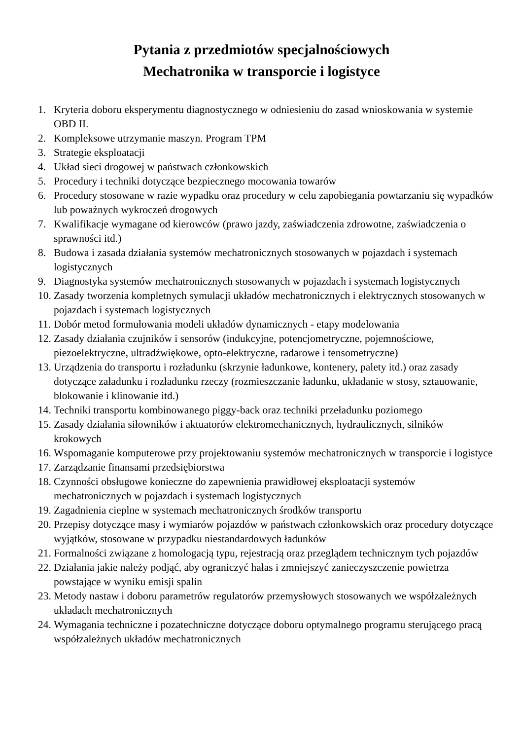Pytania z przedmiotów specjalnościowych
Mechatronika w transporcie i logistyce
1. Kryteria doboru eksperymentu diagnostycznego w odniesieniu do zasad wnioskowania w systemie OBD II.
2. Kompleksowe utrzymanie maszyn. Program TPM
3. Strategie eksploatacji
4. Układ sieci drogowej w państwach członkowskich
5. Procedury i techniki dotyczące bezpiecznego mocowania towarów
6. Procedury stosowane w razie wypadku oraz procedury w celu zapobiegania powtarzaniu się wypadków lub poważnych wykroczeń drogowych
7. Kwalifikacje wymagane od kierowców (prawo jazdy, zaświadczenia zdrowotne, zaświadczenia o sprawności itd.)
8. Budowa i zasada działania systemów mechatronicznych stosowanych w pojazdach i systemach logistycznych
9. Diagnostyka systemów mechatronicznych stosowanych w pojazdach i systemach logistycznych
10. Zasady tworzenia kompletnych symulacji układów mechatronicznych i elektrycznych stosowanych w pojazdach i systemach logistycznych
11. Dobór metod formułowania modeli układów dynamicznych - etapy modelowania
12. Zasady działania czujników i sensorów (indukcyjne, potencjometryczne, pojemnościowe, piezoelektryczne, ultradźwiękowe, opto-elektryczne, radarowe i tensometryczne)
13. Urządzenia do transportu i rozładunku (skrzynie ładunkowe, kontenery, palety itd.) oraz zasady dotyczące załadunku i rozładunku rzeczy (rozmieszczanie ładunku, układanie w stosy, sztauowanie, blokowanie i klinowanie itd.)
14. Techniki transportu kombinowanego piggy-back oraz techniki przeładunku poziomego
15. Zasady działania siłowników i aktuatorów elektromechanicznych, hydraulicznych, silników krokowych
16. Wspomaganie komputerowe przy projektowaniu systemów mechatronicznych w transporcie i logistyce
17. Zarządzanie finansami przedsiębiorstwa
18. Czynności obsługowe konieczne do zapewnienia prawidłowej eksploatacji systemów mechatronicznych w pojazdach i systemach logistycznych
19. Zagadnienia cieplne w systemach mechatronicznych środków transportu
20. Przepisy dotyczące masy i wymiarów pojazdów w państwach członkowskich oraz procedury dotyczące wyjątków, stosowane w przypadku niestandardowych ładunków
21. Formalności związane z homologacją typu, rejestracją oraz przeglądem technicznym tych pojazdów
22. Działania jakie należy podjąć, aby ograniczyć hałas i zmniejszyć zanieczyszczenie powietrza powstające w wyniku emisji spalin
23. Metody nastaw i doboru parametrów regulatorów przemysłowych stosowanych we współzależnych układach mechatronicznych
24. Wymagania techniczne i pozatechniczne dotyczące doboru optymalnego programu sterującego pracą współzależnych układów mechatronicznych